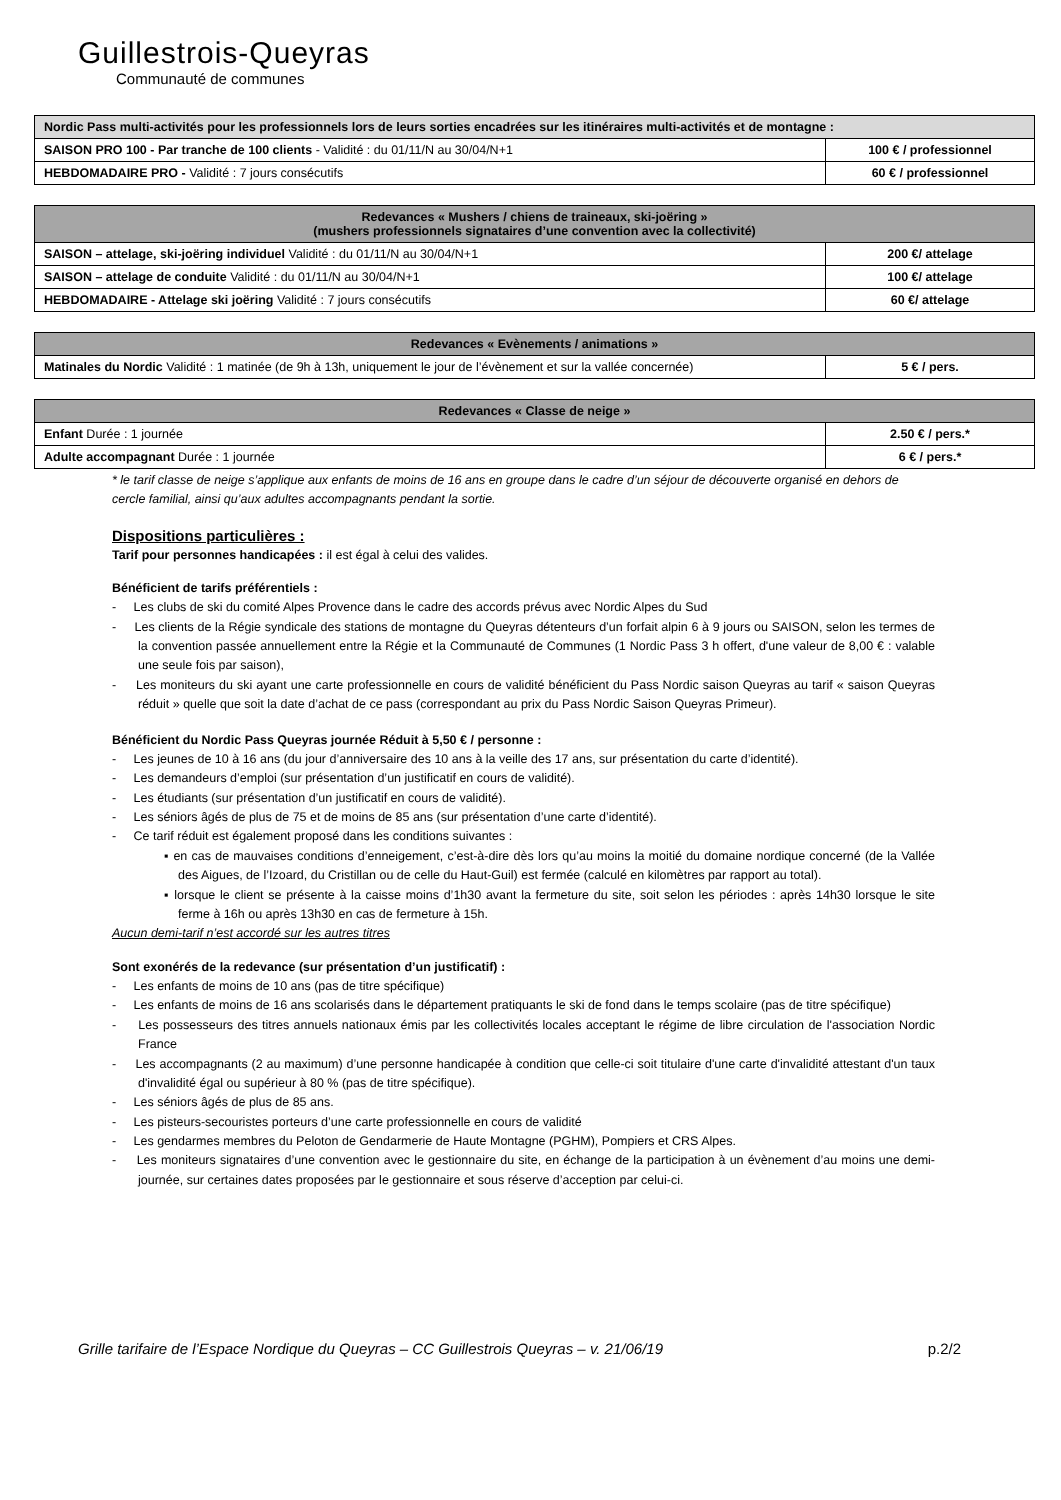Guillestrois-Queyras
Communauté de communes
| Nordic Pass multi-activités pour les professionnels lors de leurs sorties encadrées sur les itinéraires multi-activités et de montagne : | |
| --- | --- |
| SAISON PRO 100 - Par tranche de 100 clients - Validité : du 01/11/N au 30/04/N+1 | 100 € / professionnel |
| HEBDOMADAIRE PRO - Validité : 7 jours consécutifs | 60 € / professionnel |
| Redevances « Mushers / chiens de traineaux, ski-joëring » (mushers professionnels signataires d’une convention avec la collectivité) | |
| --- | --- |
| SAISON – attelage, ski-joëring individuel Validité : du 01/11/N au 30/04/N+1 | 200 €/ attelage |
| SAISON – attelage de conduite Validité : du 01/11/N au 30/04/N+1 | 100 €/ attelage |
| HEBDOMADAIRE - Attelage ski joëring Validité : 7 jours consécutifs | 60 €/ attelage |
| Redevances « Evènements / animations » | |
| --- | --- |
| Matinales du Nordic Validité : 1 matinée (de 9h à 13h, uniquement le jour de l’évènement et sur la vallée concernée) | 5 € / pers. |
| Redevances « Classe de neige » | |
| --- | --- |
| Enfant Durée : 1 journée | 2.50 € / pers.* |
| Adulte accompagnant Durée : 1 journée | 6 € / pers.* |
* le tarif classe de neige s’applique aux enfants de moins de 16 ans en groupe dans le cadre d’un séjour de découverte organisé en dehors de cercle familial, ainsi qu’aux adultes accompagnants pendant la sortie.
Dispositions particulières :
Tarif pour personnes handicapées : il est égal à celui des valides.
Bénéficient de tarifs préférentiels :
- Les clubs de ski du comité Alpes Provence dans le cadre des accords prévus avec Nordic Alpes du Sud
- Les clients de la Régie syndicale des stations de montagne du Queyras détenteurs d’un forfait alpin 6 à 9 jours ou SAISON, selon les termes de la convention passée annuellement entre la Régie et la Communauté de Communes (1 Nordic Pass 3 h offert, d'une valeur de 8,00 € : valable une seule fois par saison),
- Les moniteurs du ski ayant une carte professionnelle en cours de validité bénéficient du Pass Nordic saison Queyras au tarif « saison Queyras réduit » quelle que soit la date d’achat de ce pass (correspondant au prix du Pass Nordic Saison Queyras Primeur).
Bénéficient du Nordic Pass Queyras journée Réduit à 5,50 € / personne :
- Les jeunes de 10 à 16 ans (du jour d’anniversaire des 10 ans à la veille des 17 ans, sur présentation du carte d’identité).
- Les demandeurs d’emploi (sur présentation d’un justificatif en cours de validité).
- Les étudiants (sur présentation d’un justificatif en cours de validité).
- Les séniors âgés de plus de 75 et de moins de 85 ans (sur présentation d’une carte d’identité).
- Ce tarif réduit est également proposé dans les conditions suivantes :
▪ en cas de mauvaises conditions d’enneigement, c’est-à-dire dès lors qu’au moins la moitié du domaine nordique concerné (de la Vallée des Aigues, de l’Izoard, du Cristillan ou de celle du Haut-Guil) est fermée (calculé en kilomètres par rapport au total).
▪ lorsque le client se présente à la caisse moins d’1h30 avant la fermeture du site, soit selon les périodes : après 14h30 lorsque le site ferme à 16h ou après 13h30 en cas de fermeture à 15h.
Aucun demi-tarif n’est accordé sur les autres titres
Sont exonérés de la redevance (sur présentation d’un justificatif) :
- Les enfants de moins de 10 ans (pas de titre spécifique)
- Les enfants de moins de 16 ans scolarisés dans le département pratiquants le ski de fond dans le temps scolaire (pas de titre spécifique)
- Les possesseurs des titres annuels nationaux émis par les collectivités locales acceptant le régime de libre circulation de l'association Nordic France
- Les accompagnants (2 au maximum) d’une personne handicapée à condition que celle-ci soit titulaire d'une carte d'invalidité attestant d'un taux d'invalidité égal ou supérieur à 80 % (pas de titre spécifique).
- Les séniors âgés de plus de 85 ans.
- Les pisteurs-secouristes porteurs d’une carte professionnelle en cours de validité
- Les gendarmes membres du Peloton de Gendarmerie de Haute Montagne (PGHM), Pompiers et CRS Alpes.
- Les moniteurs signataires d’une convention avec le gestionnaire du site, en échange de la participation à un évènement d’au moins une demi-journée, sur certaines dates proposées par le gestionnaire et sous réserve d’acception par celui-ci.
Grille tarifaire de l’Espace Nordique du Queyras – CC Guillestrois Queyras – v. 21/06/19 p.2/2